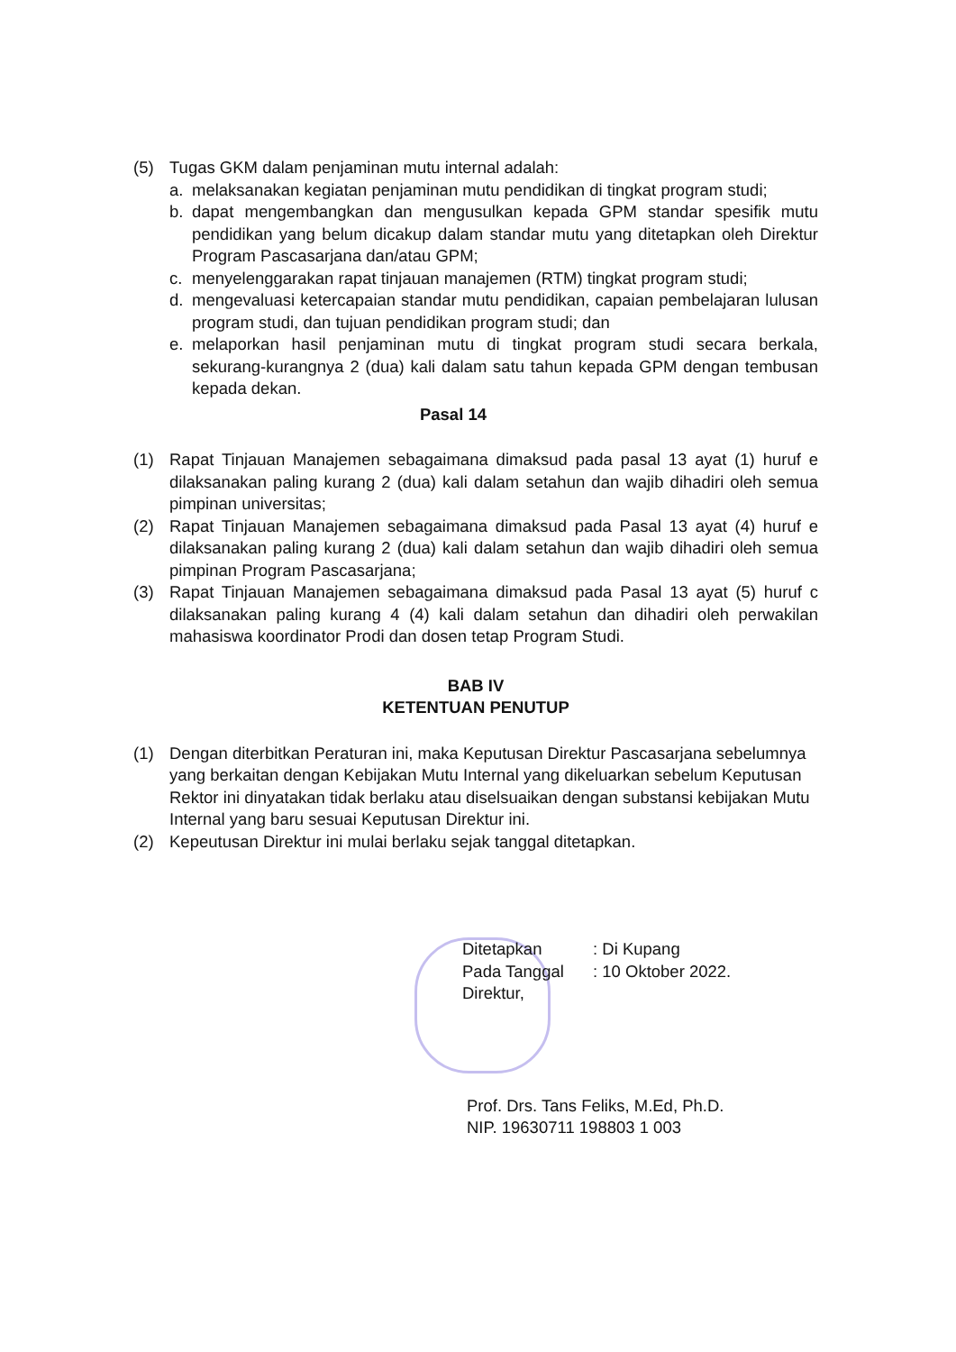(5) Tugas GKM dalam penjaminan mutu internal adalah:
a. melaksanakan kegiatan penjaminan mutu pendidikan di tingkat program studi;
b. dapat mengembangkan dan mengusulkan kepada GPM standar spesifik mutu pendidikan yang belum dicakup dalam standar mutu yang ditetapkan oleh Direktur Program Pascasarjana dan/atau GPM;
c. menyelenggarakan rapat tinjauan manajemen (RTM) tingkat program studi;
d. mengevaluasi ketercapaian standar mutu pendidikan, capaian pembelajaran lulusan program studi, dan tujuan pendidikan program studi; dan
e. melaporkan hasil penjaminan mutu di tingkat program studi secara berkala, sekurang-kurangnya 2 (dua) kali dalam satu tahun kepada GPM dengan tembusan kepada dekan.
Pasal 14
(1) Rapat Tinjauan Manajemen sebagaimana dimaksud pada pasal 13 ayat (1) huruf e dilaksanakan paling kurang 2 (dua) kali dalam setahun dan wajib dihadiri oleh semua pimpinan universitas;
(2) Rapat Tinjauan Manajemen sebagaimana dimaksud pada Pasal 13 ayat (4) huruf e dilaksanakan paling kurang 2 (dua) kali dalam setahun dan wajib dihadiri oleh semua pimpinan Program Pascasarjana;
(3) Rapat Tinjauan Manajemen sebagaimana dimaksud pada Pasal 13 ayat (5) huruf c dilaksanakan paling kurang 4 (4) kali dalam setahun dan dihadiri oleh perwakilan mahasiswa koordinator Prodi dan dosen tetap Program Studi.
BAB IV
KETENTUAN PENUTUP
(1) Dengan diterbitkan Peraturan ini, maka Keputusan Direktur Pascasarjana sebelumnya yang berkaitan dengan Kebijakan Mutu Internal yang dikeluarkan sebelum Keputusan Rektor ini dinyatakan tidak berlaku atau diselsuaikan dengan substansi kebijakan Mutu Internal yang baru sesuai Keputusan Direktur ini.
(2) Kepeutusan Direktur ini mulai berlaku sejak tanggal ditetapkan.
Ditetapkan: Di Kupang
Pada Tanggal: 10 Oktober 2022.
Direktur,
Prof. Drs. Tans Feliks, M.Ed, Ph.D.
NIP. 19630711 198803 1 003